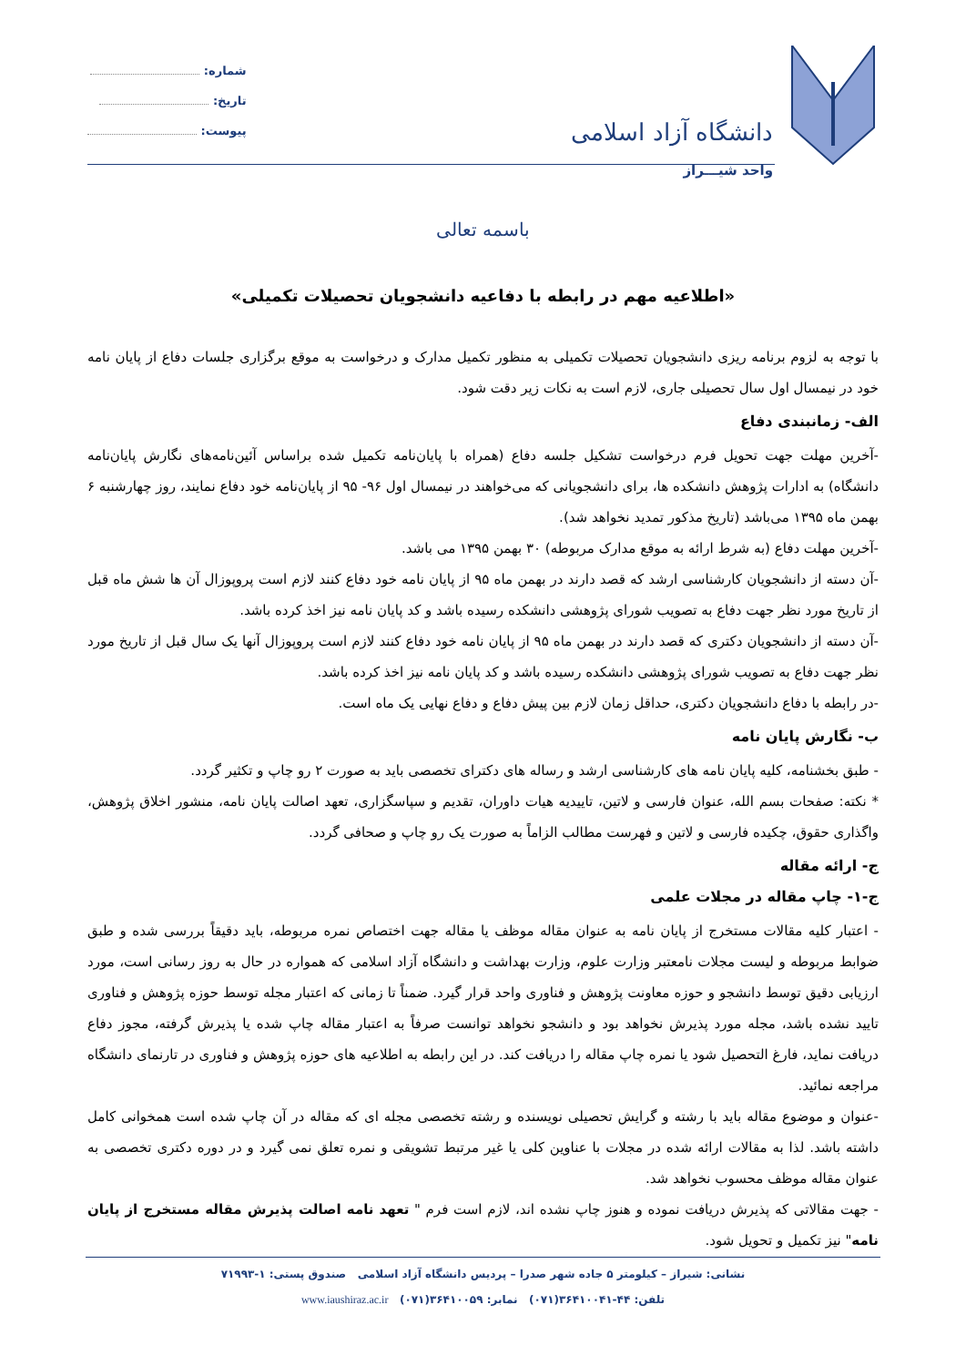دانشگاه آزاد اسلامی
واحد شیـــراز
شماره:
تاریخ:
پیوست:
باسمه تعالی
«اطلاعیه مهم در رابطه با دفاعیه دانشجویان تحصیلات تکمیلی»
با توجه به لزوم برنامه ریزی دانشجویان تحصیلات تکمیلی به منظور تکمیل مدارک و درخواست به موقع برگزاری جلسات دفاع از پایان نامه خود در نیمسال اول سال تحصیلی جاری، لازم است به نکات زیر دقت شود.
الف- زمانبندی دفاع
-آخرین مهلت جهت تحویل فرم درخواست تشکیل جلسه دفاع (همراه با پایان‌نامه تکمیل شده براساس آئین‌نامه‌های نگارش پایان‌نامه دانشگاه) به ادارات پژوهش دانشکده ها، برای دانشجویانی که می‌خواهند در نیمسال اول ۹۶- ۹۵ از پایان‌نامه خود دفاع نمایند، روز چهارشنبه ۶ بهمن ماه ۱۳۹۵ می‌باشد (تاریخ مذکور تمدید نخواهد شد).
-آخرین مهلت دفاع (به شرط ارائه به موقع مدارک مربوطه) ۳۰ بهمن ۱۳۹۵ می باشد.
-آن دسته از دانشجویان کارشناسی ارشد که قصد دارند در بهمن ماه ۹۵ از پایان نامه خود دفاع کنند لازم است پروپوزال آن ها شش ماه قبل از تاریخ مورد نظر جهت دفاع به تصویب شورای پژوهشی دانشکده رسیده باشد و کد پایان نامه نیز اخذ کرده باشد.
-آن دسته از دانشجویان دکتری که قصد دارند در بهمن ماه ۹۵ از پایان نامه خود دفاع کنند لازم است پروپوزال آنها یک سال قبل از تاریخ مورد نظر جهت دفاع به تصویب شورای پژوهشی دانشکده رسیده باشد و کد پایان نامه نیز اخذ کرده باشد.
-در رابطه با دفاع دانشجویان دکتری، حداقل زمان لازم بین پیش دفاع و دفاع نهایی یک ماه است.
ب- نگارش پایان نامه
- طبق بخشنامه، کلیه پایان نامه های کارشناسی ارشد و رساله های دکترای تخصصی باید به صورت ۲ رو چاپ و تکثیر گردد.
* نکته: صفحات بسم الله، عنوان فارسی و لاتین، تاییدیه هیات داوران، تقدیم و سپاسگزاری، تعهد اصالت پایان نامه، منشور اخلاق پژوهش، واگذاری حقوق، چکیده فارسی و لاتین و فهرست مطالب الزاماً به صورت یک رو چاپ و صحافی گردد.
ج- ارائه مقاله
ج-۱- چاپ مقاله در مجلات علمی
- اعتبار کلیه مقالات مستخرج از پایان نامه به عنوان مقاله موظف یا مقاله جهت اختصاص نمره مربوطه، باید دقیقاً بررسی شده و طبق ضوابط مربوطه و لیست مجلات نامعتبر وزارت علوم، وزارت بهداشت و دانشگاه آزاد اسلامی که همواره در حال به روز رسانی است، مورد ارزیابی دقیق توسط دانشجو و حوزه معاونت پژوهش و فناوری واحد قرار گیرد. ضمناً تا زمانی که اعتبار مجله توسط حوزه پژوهش و فناوری تایید نشده باشد، مجله مورد پذیرش نخواهد بود و دانشجو نخواهد توانست صرفاً به اعتبار مقاله چاپ شده یا پذیرش گرفته، مجوز دفاع دریافت نماید، فارغ التحصیل شود یا نمره چاپ مقاله را دریافت کند. در این رابطه به اطلاعیه های حوزه پژوهش و فناوری در تارنمای دانشگاه مراجعه نمائید.
-عنوان و موضوع مقاله باید با رشته و گرایش تحصیلی نویسنده و رشته تخصصی مجله ای که مقاله در آن چاپ شده است همخوانی کامل داشته باشد. لذا به مقالات ارائه شده در مجلات با عناوین کلی یا غیر مرتبط تشویقی و نمره تعلق نمی گیرد و در دوره دکتری تخصصی به عنوان مقاله موظف محسوب نخواهد شد.
- جهت مقالاتی که پذیرش دریافت نموده و هنوز چاپ نشده اند، لازم است فرم " تعهد نامه اصالت پذیرش مقاله مستخرج از پایان نامه" نیز تکمیل و تحویل شود.
نشانی: شیراز – کیلومتر ۵ جاده شهر صدرا – پردیس دانشگاه آزاد اسلامی صندوق پستی: ۱-۷۱۹۹۳
تلفن: ۴۴-۳۶۴۱۰۰۴۱(۰۷۱) نمابر: ۳۶۴۱۰۰۵۹(۰۷۱) www.iaushiraz.ac.ir